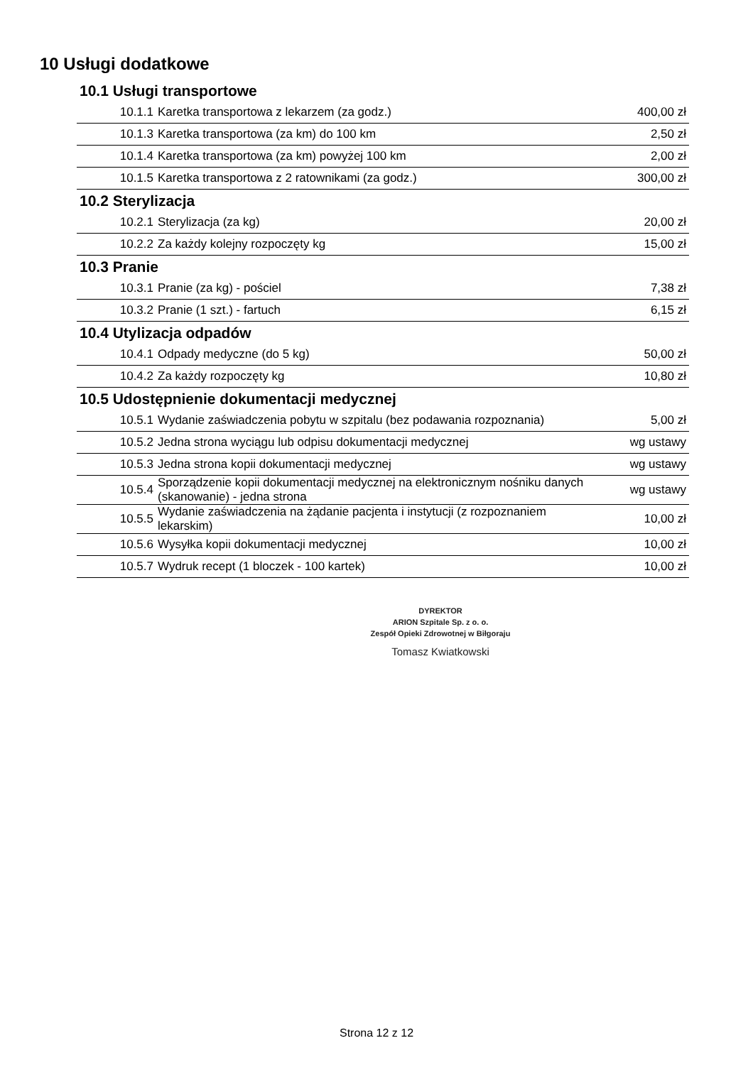10 Usługi dodatkowe
| 10.1 Usługi transportowe | | |
| 10.1.1 | Karetka transportowa z lekarzem (za godz.) | 400,00 zł |
| 10.1.3 | Karetka transportowa (za km) do 100 km | 2,50 zł |
| 10.1.4 | Karetka transportowa (za km) powyżej 100 km | 2,00 zł |
| 10.1.5 | Karetka transportowa z 2 ratownikami (za godz.) | 300,00 zł |
| 10.2 Sterylizacja | | |
| 10.2.1 | Sterylizacja (za kg) | 20,00 zł |
| 10.2.2 | Za każdy kolejny rozpoczęty kg | 15,00 zł |
| 10.3 Pranie | | |
| 10.3.1 | Pranie (za kg) - pościel | 7,38 zł |
| 10.3.2 | Pranie (1 szt.) - fartuch | 6,15 zł |
| 10.4 Utylizacja odpadów | | |
| 10.4.1 | Odpady medyczne (do 5 kg) | 50,00 zł |
| 10.4.2 | Za każdy rozpoczęty kg | 10,80 zł |
| 10.5 Udostępnienie dokumentacji medycznej | | |
| 10.5.1 | Wydanie zaświadczenia pobytu w szpitalu (bez podawania rozpoznania) | 5,00 zł |
| 10.5.2 | Jedna strona wyciągu lub odpisu dokumentacji medycznej | wg ustawy |
| 10.5.3 | Jedna strona kopii dokumentacji medycznej | wg ustawy |
| 10.5.4 | Sporządzenie kopii dokumentacji medycznej na elektronicznym nośniku danych (skanowanie) - jedna strona | wg ustawy |
| 10.5.5 | Wydanie zaświadczenia na żądanie pacjenta i instytucji (z rozpoznaniem lekarskim) | 10,00 zł |
| 10.5.6 | Wysyłka kopii dokumentacji medycznej | 10,00 zł |
| 10.5.7 | Wydruk recept (1 bloczek - 100 kartek) | 10,00 zł |
DYREKTOR
ARION Szpitale Sp. z o. o.
Zespół Opieki Zdrowotnej w Biłgoraju
Tomasz Kwiatkowski
Strona 12 z 12